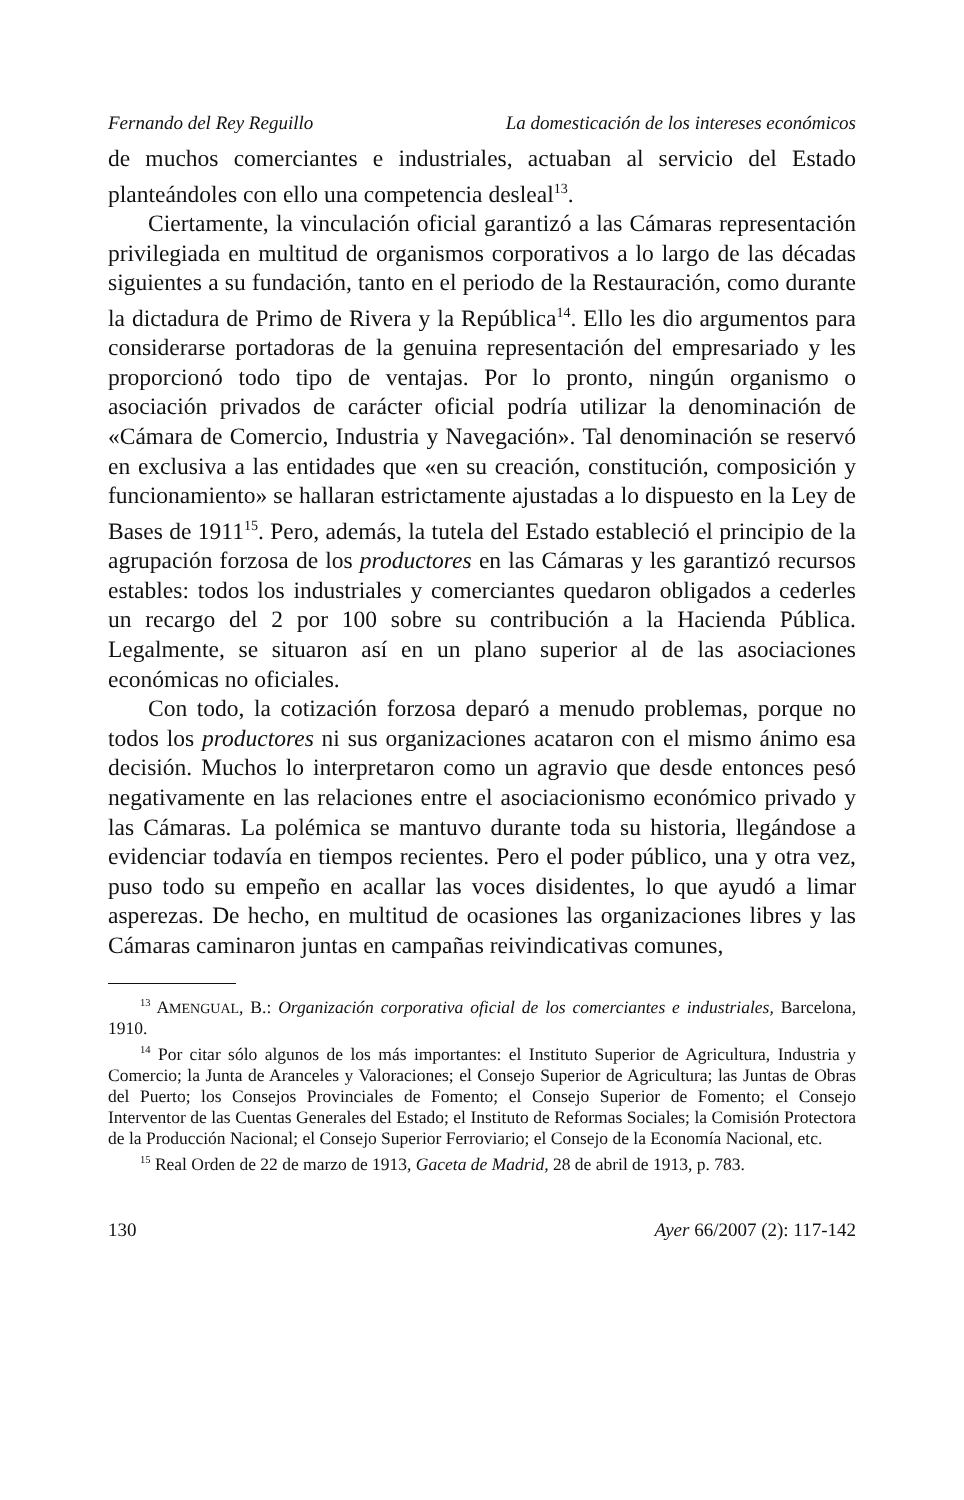Fernando del Rey Reguillo La domesticación de los intereses económicos
de muchos comerciantes e industriales, actuaban al servicio del Estado planteándoles con ello una competencia desleal<sup>13</sup>.
Ciertamente, la vinculación oficial garantizó a las Cámaras representación privilegiada en multitud de organismos corporativos a lo largo de las décadas siguientes a su fundación, tanto en el periodo de la Restauración, como durante la dictadura de Primo de Rivera y la República<sup>14</sup>. Ello les dio argumentos para considerarse portadoras de la genuina representación del empresariado y les proporcionó todo tipo de ventajas. Por lo pronto, ningún organismo o asociación privados de carácter oficial podría utilizar la denominación de «Cámara de Comercio, Industria y Navegación». Tal denominación se reservó en exclusiva a las entidades que «en su creación, constitución, composición y funcionamiento» se hallaran estrictamente ajustadas a lo dispuesto en la Ley de Bases de 1911<sup>15</sup>. Pero, además, la tutela del Estado estableció el principio de la agrupación forzosa de los productores en las Cámaras y les garantizó recursos estables: todos los industriales y comerciantes quedaron obligados a cederles un recargo del 2 por 100 sobre su contribución a la Hacienda Pública. Legalmente, se situaron así en un plano superior al de las asociaciones económicas no oficiales.
Con todo, la cotización forzosa deparó a menudo problemas, porque no todos los productores ni sus organizaciones acataron con el mismo ánimo esa decisión. Muchos lo interpretaron como un agravio que desde entonces pesó negativamente en las relaciones entre el asociacionismo económico privado y las Cámaras. La polémica se mantuvo durante toda su historia, llegándose a evidenciar todavía en tiempos recientes. Pero el poder público, una y otra vez, puso todo su empeño en acallar las voces disidentes, lo que ayudó a limar asperezas. De hecho, en multitud de ocasiones las organizaciones libres y las Cámaras caminaron juntas en campañas reivindicativas comunes,
<sup>13</sup> AMENGUAL, B.: Organización corporativa oficial de los comerciantes e industriales, Barcelona, 1910.
<sup>14</sup> Por citar sólo algunos de los más importantes: el Instituto Superior de Agricultura, Industria y Comercio; la Junta de Aranceles y Valoraciones; el Consejo Superior de Agricultura; las Juntas de Obras del Puerto; los Consejos Provinciales de Fomento; el Consejo Superior de Fomento; el Consejo Interventor de las Cuentas Generales del Estado; el Instituto de Reformas Sociales; la Comisión Protectora de la Producción Nacional; el Consejo Superior Ferroviario; el Consejo de la Economía Nacional, etc.
<sup>15</sup> Real Orden de 22 de marzo de 1913, Gaceta de Madrid, 28 de abril de 1913, p. 783.
130 Ayer 66/2007 (2): 117-142